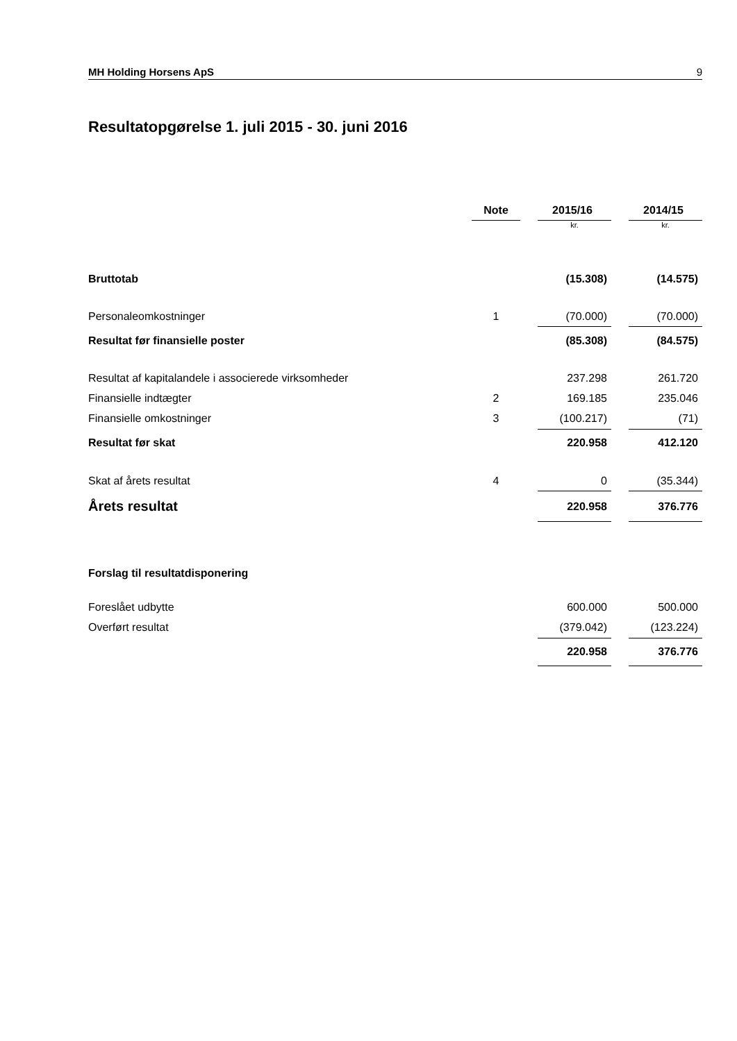MH Holding Horsens ApS 9
Resultatopgørelse 1. juli 2015 - 30. juni 2016
| | Note | | 2015/16 | | 2014/15 |
| --- | --- | --- | --- | --- | --- |
| | | | kr. | | kr. |
| Bruttotab | | | (15.308) | | (14.575) |
| Personaleomkostninger | 1 | | (70.000) | | (70.000) |
| Resultat før finansielle poster | | | (85.308) | | (84.575) |
| Resultat af kapitalandele i associerede virksomheder | | | 237.298 | | 261.720 |
| Finansielle indtægter | 2 | | 169.185 | | 235.046 |
| Finansielle omkostninger | 3 | | (100.217) | | (71) |
| Resultat før skat | | | 220.958 | | 412.120 |
| Skat af årets resultat | 4 | | 0 | | (35.344) |
| Årets resultat | | | 220.958 | | 376.776 |
| Forslag til resultatdisponering | | | | | |
| Foreslået udbytte | | | 600.000 | | 500.000 |
| Overført resultat | | | (379.042) | | (123.224) |
| | | | 220.958 | | 376.776 |